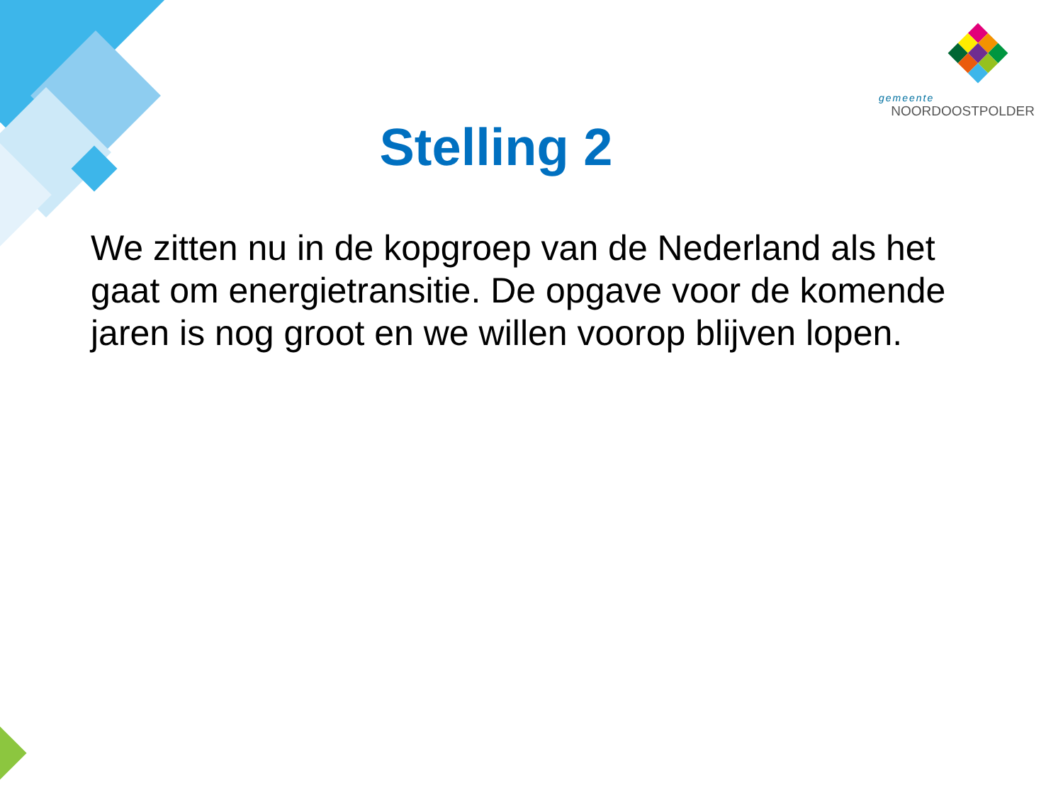gemeente
NOORDOOSTPOLDER
Stelling 2
We zitten nu in de kopgroep van de Nederland als het gaat om energietransitie. De opgave voor de komende jaren is nog groot en we willen voorop blijven lopen.